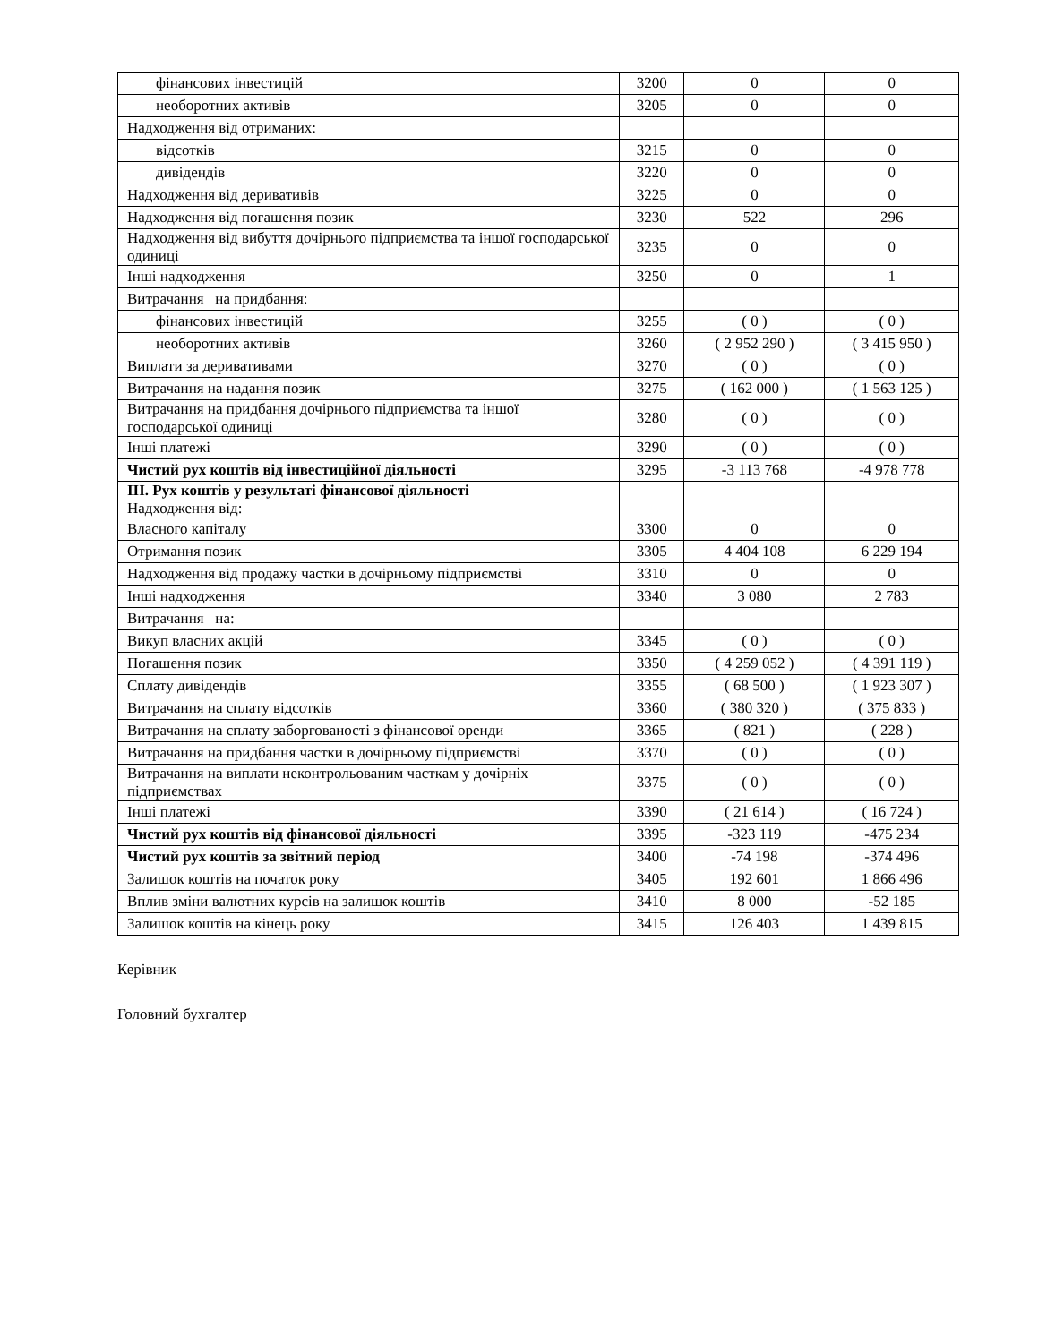| фінансових інвестицій | 3200 | 0 | 0 |
| необоротних активів | 3205 | 0 | 0 |
| Надходження від отриманих: | | | |
| відсотків | 3215 | 0 | 0 |
| дивідендів | 3220 | 0 | 0 |
| Надходження від деривативів | 3225 | 0 | 0 |
| Надходження від погашення позик | 3230 | 522 | 296 |
| Надходження від вибуття дочірнього підприємства та іншої господарської одиниці | 3235 | 0 | 0 |
| Інші надходження | 3250 | 0 | 1 |
| Витрачання на придбання: | | | |
| фінансових інвестицій | 3255 | ( 0 ) | ( 0 ) |
| необоротних активів | 3260 | ( 2 952 290 ) | ( 3 415 950 ) |
| Виплати за деривативами | 3270 | ( 0 ) | ( 0 ) |
| Витрачання на надання позик | 3275 | ( 162 000 ) | ( 1 563 125 ) |
| Витрачання на придбання дочірнього підприємства та іншої господарської одиниці | 3280 | ( 0 ) | ( 0 ) |
| Інші платежі | 3290 | ( 0 ) | ( 0 ) |
| Чистий рух коштів від інвестиційної діяльності | 3295 | -3 113 768 | -4 978 778 |
| III. Рух коштів у результаті фінансової діяльності Надходження від: | | | |
| Власного капіталу | 3300 | 0 | 0 |
| Отримання позик | 3305 | 4 404 108 | 6 229 194 |
| Надходження від продажу частки в дочірньому підприємстві | 3310 | 0 | 0 |
| Інші надходження | 3340 | 3 080 | 2 783 |
| Витрачання на: | | | |
| Викуп власних акцій | 3345 | ( 0 ) | ( 0 ) |
| Погашення позик | 3350 | ( 4 259 052 ) | ( 4 391 119 ) |
| Сплату дивідендів | 3355 | ( 68 500 ) | ( 1 923 307 ) |
| Витрачання на сплату відсотків | 3360 | ( 380 320 ) | ( 375 833 ) |
| Витрачання на сплату заборгованості з фінансової оренди | 3365 | ( 821 ) | ( 228 ) |
| Витрачання на придбання частки в дочірньому підприємстві | 3370 | ( 0 ) | ( 0 ) |
| Витрачання на виплати неконтрольованим часткам у дочірніх підприємствах | 3375 | ( 0 ) | ( 0 ) |
| Інші платежі | 3390 | ( 21 614 ) | ( 16 724 ) |
| Чистий рух коштів від фінансової діяльності | 3395 | -323 119 | -475 234 |
| Чистий рух коштів за звітний період | 3400 | -74 198 | -374 496 |
| Залишок коштів на початок року | 3405 | 192 601 | 1 866 496 |
| Вплив зміни валютних курсів на залишок коштів | 3410 | 8 000 | -52 185 |
| Залишок коштів на кінець року | 3415 | 126 403 | 1 439 815 |
Керівник
Головний бухгалтер